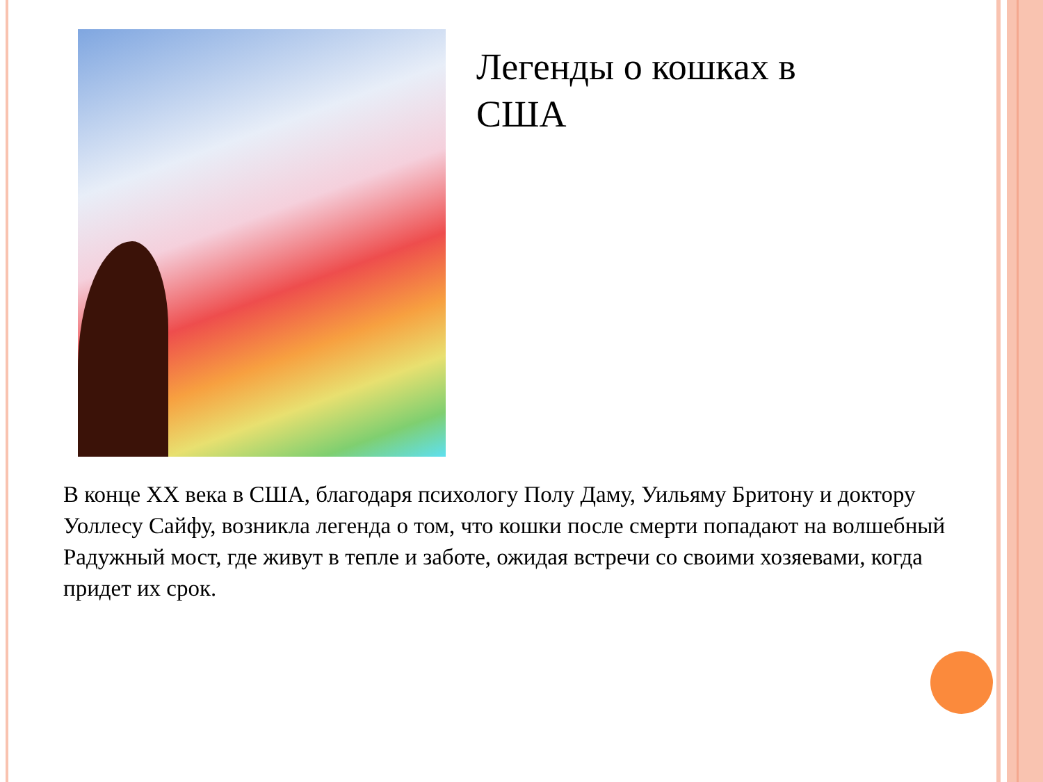Легенды о кошках в США
В конце XX века в США, благодаря психологу Полу Даму, Уильяму Бритону и доктору Уоллесу Сайфу, возникла легенда о том, что кошки после смерти попадают на волшебный Радужный мост, где живут в тепле и заботе, ожидая встречи со своими хозяевами, когда придет их срок.